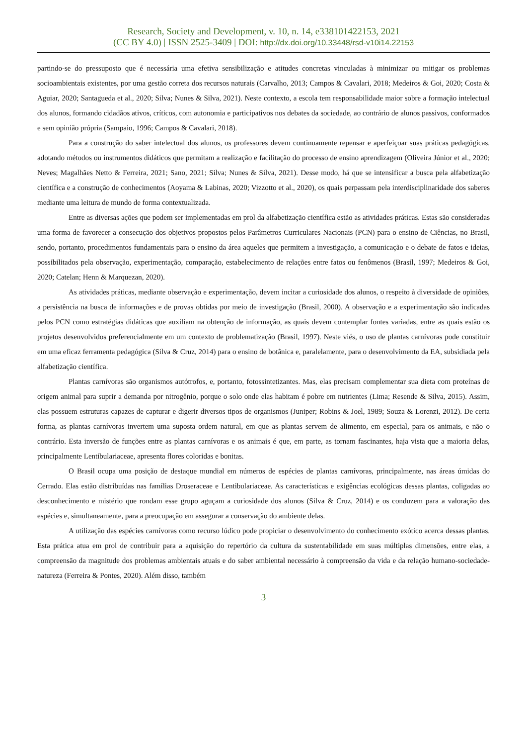Research, Society and Development, v. 10, n. 14, e338101422153, 2021
(CC BY 4.0) | ISSN 2525-3409 | DOI: http://dx.doi.org/10.33448/rsd-v10i14.22153
partindo-se do pressuposto que é necessária uma efetiva sensibilização e atitudes concretas vinculadas à minimizar ou mitigar os problemas socioambientais existentes, por uma gestão correta dos recursos naturais (Carvalho, 2013; Campos & Cavalari, 2018; Medeiros & Goi, 2020; Costa & Aguiar, 2020; Santagueda et al., 2020; Silva; Nunes & Silva, 2021). Neste contexto, a escola tem responsabilidade maior sobre a formação intelectual dos alunos, formando cidadãos ativos, críticos, com autonomia e participativos nos debates da sociedade, ao contrário de alunos passivos, conformados e sem opinião própria (Sampaio, 1996; Campos & Cavalari, 2018).
Para a construção do saber intelectual dos alunos, os professores devem continuamente repensar e aperfeiçoar suas práticas pedagógicas, adotando métodos ou instrumentos didáticos que permitam a realização e facilitação do processo de ensino aprendizagem (Oliveira Júnior et al., 2020; Neves; Magalhães Netto & Ferreira, 2021; Sano, 2021; Silva; Nunes & Silva, 2021). Desse modo, há que se intensificar a busca pela alfabetização científica e a construção de conhecimentos (Aoyama & Labinas, 2020; Vizzotto et al., 2020), os quais perpassam pela interdisciplinaridade dos saberes mediante uma leitura de mundo de forma contextualizada.
Entre as diversas ações que podem ser implementadas em prol da alfabetização científica estão as atividades práticas. Estas são consideradas uma forma de favorecer a consecução dos objetivos propostos pelos Parâmetros Curriculares Nacionais (PCN) para o ensino de Ciências, no Brasil, sendo, portanto, procedimentos fundamentais para o ensino da área aqueles que permitem a investigação, a comunicação e o debate de fatos e ideias, possibilitados pela observação, experimentação, comparação, estabelecimento de relações entre fatos ou fenômenos (Brasil, 1997; Medeiros & Goi, 2020; Catelan; Henn & Marquezan, 2020).
As atividades práticas, mediante observação e experimentação, devem incitar a curiosidade dos alunos, o respeito à diversidade de opiniões, a persistência na busca de informações e de provas obtidas por meio de investigação (Brasil, 2000). A observação e a experimentação são indicadas pelos PCN como estratégias didáticas que auxiliam na obtenção de informação, as quais devem contemplar fontes variadas, entre as quais estão os projetos desenvolvidos preferencialmente em um contexto de problematização (Brasil, 1997). Neste viés, o uso de plantas carnívoras pode constituir em uma eficaz ferramenta pedagógica (Silva & Cruz, 2014) para o ensino de botânica e, paralelamente, para o desenvolvimento da EA, subsidiada pela alfabetização científica.
Plantas carnívoras são organismos autótrofos, e, portanto, fotossintetizantes. Mas, elas precisam complementar sua dieta com proteínas de origem animal para suprir a demanda por nitrogênio, porque o solo onde elas habitam é pobre em nutrientes (Lima; Resende & Silva, 2015). Assim, elas possuem estruturas capazes de capturar e digerir diversos tipos de organismos (Juniper; Robins & Joel, 1989; Souza & Lorenzi, 2012). De certa forma, as plantas carnívoras invertem uma suposta ordem natural, em que as plantas servem de alimento, em especial, para os animais, e não o contrário. Esta inversão de funções entre as plantas carnívoras e os animais é que, em parte, as tornam fascinantes, haja vista que a maioria delas, principalmente Lentibulariaceae, apresenta flores coloridas e bonitas.
O Brasil ocupa uma posição de destaque mundial em números de espécies de plantas carnívoras, principalmente, nas áreas úmidas do Cerrado. Elas estão distribuídas nas famílias Droseraceae e Lentibulariaceae. As características e exigências ecológicas dessas plantas, coligadas ao desconhecimento e mistério que rondam esse grupo aguçam a curiosidade dos alunos (Silva & Cruz, 2014) e os conduzem para a valoração das espécies e, simultaneamente, para a preocupação em assegurar a conservação do ambiente delas.
A utilização das espécies carnívoras como recurso lúdico pode propiciar o desenvolvimento do conhecimento exótico acerca dessas plantas. Esta prática atua em prol de contribuir para a aquisição do repertório da cultura da sustentabilidade em suas múltiplas dimensões, entre elas, a compreensão da magnitude dos problemas ambientais atuais e do saber ambiental necessário à compreensão da vida e da relação humano-sociedade-natureza (Ferreira & Pontes, 2020). Além disso, também
3